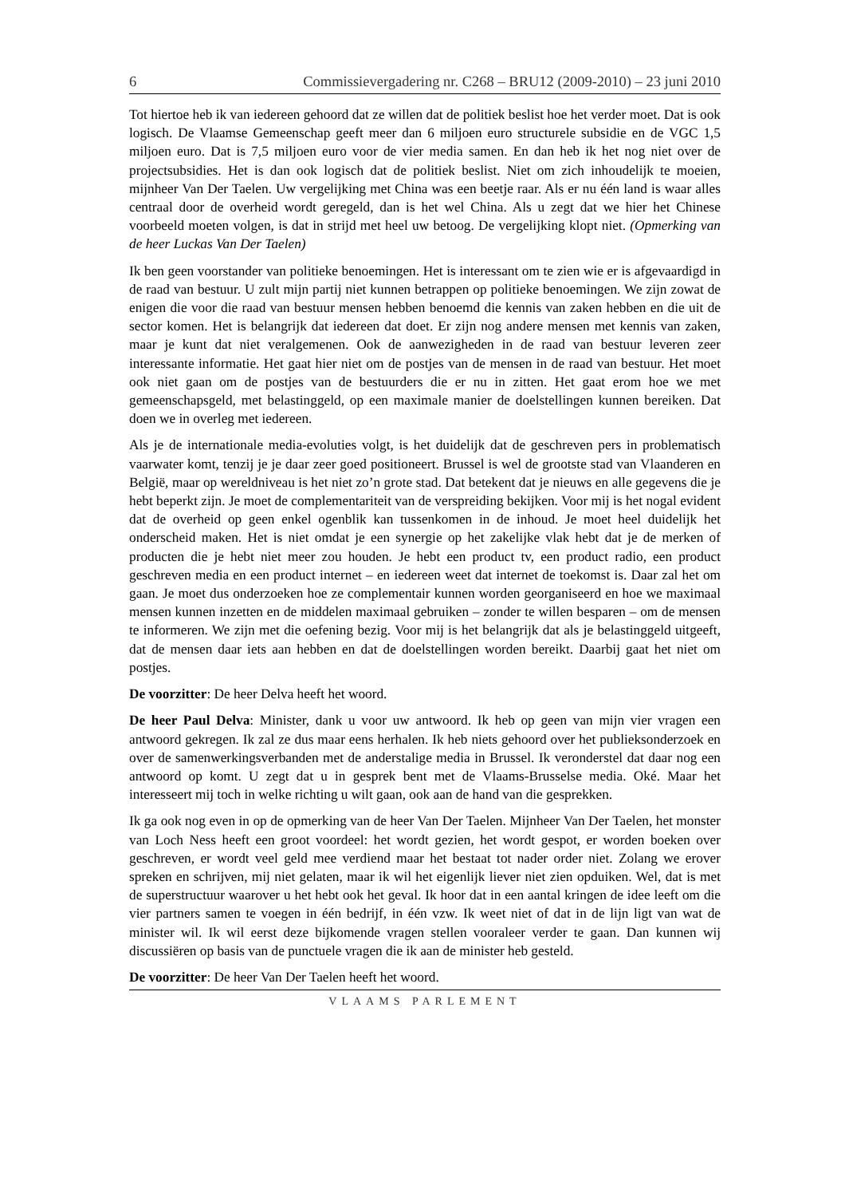6 Commissievergadering nr. C268 – BRU12 (2009-2010) – 23 juni 2010
Tot hiertoe heb ik van iedereen gehoord dat ze willen dat de politiek beslist hoe het verder moet. Dat is ook logisch. De Vlaamse Gemeenschap geeft meer dan 6 miljoen euro structurele subsidie en de VGC 1,5 miljoen euro. Dat is 7,5 miljoen euro voor de vier media samen. En dan heb ik het nog niet over de projectsubsidies. Het is dan ook logisch dat de politiek beslist. Niet om zich inhoudelijk te moeien, mijnheer Van Der Taelen. Uw vergelijking met China was een beetje raar. Als er nu één land is waar alles centraal door de overheid wordt geregeld, dan is het wel China. Als u zegt dat we hier het Chinese voorbeeld moeten volgen, is dat in strijd met heel uw betoog. De vergelijking klopt niet. (Opmerking van de heer Luckas Van Der Taelen)
Ik ben geen voorstander van politieke benoemingen. Het is interessant om te zien wie er is afgevaardigd in de raad van bestuur. U zult mijn partij niet kunnen betrappen op politieke benoemingen. We zijn zowat de enigen die voor die raad van bestuur mensen hebben benoemd die kennis van zaken hebben en die uit de sector komen. Het is belangrijk dat iedereen dat doet. Er zijn nog andere mensen met kennis van zaken, maar je kunt dat niet veralgemenen. Ook de aanwezigheden in de raad van bestuur leveren zeer interessante informatie. Het gaat hier niet om de postjes van de mensen in de raad van bestuur. Het moet ook niet gaan om de postjes van de bestuurders die er nu in zitten. Het gaat erom hoe we met gemeenschapsgeld, met belastinggeld, op een maximale manier de doelstellingen kunnen bereiken. Dat doen we in overleg met iedereen.
Als je de internationale media-evoluties volgt, is het duidelijk dat de geschreven pers in problematisch vaarwater komt, tenzij je je daar zeer goed positioneert. Brussel is wel de grootste stad van Vlaanderen en België, maar op wereldniveau is het niet zo’n grote stad. Dat betekent dat je nieuws en alle gegevens die je hebt beperkt zijn. Je moet de complementariteit van de verspreiding bekijken. Voor mij is het nogal evident dat de overheid op geen enkel ogenblik kan tussenkomen in de inhoud. Je moet heel duidelijk het onderscheid maken. Het is niet omdat je een synergie op het zakelijke vlak hebt dat je de merken of producten die je hebt niet meer zou houden. Je hebt een product tv, een product radio, een product geschreven media en een product internet – en iedereen weet dat internet de toekomst is. Daar zal het om gaan. Je moet dus onderzoeken hoe ze complementair kunnen worden georganiseerd en hoe we maximaal mensen kunnen inzetten en de middelen maximaal gebruiken – zonder te willen besparen – om de mensen te informeren. We zijn met die oefening bezig. Voor mij is het belangrijk dat als je belastinggeld uitgeeft, dat de mensen daar iets aan hebben en dat de doelstellingen worden bereikt. Daarbij gaat het niet om postjes.
De voorzitter: De heer Delva heeft het woord.
De heer Paul Delva: Minister, dank u voor uw antwoord. Ik heb op geen van mijn vier vragen een antwoord gekregen. Ik zal ze dus maar eens herhalen. Ik heb niets gehoord over het publieksonderzoek en over de samenwerkingsverbanden met de anderstalige media in Brussel. Ik veronderstel dat daar nog een antwoord op komt. U zegt dat u in gesprek bent met de Vlaams-Brusselse media. Oké. Maar het interesseert mij toch in welke richting u wilt gaan, ook aan de hand van die gesprekken.
Ik ga ook nog even in op de opmerking van de heer Van Der Taelen. Mijnheer Van Der Taelen, het monster van Loch Ness heeft een groot voordeel: het wordt gezien, het wordt gespot, er worden boeken over geschreven, er wordt veel geld mee verdiend maar het bestaat tot nader order niet. Zolang we erover spreken en schrijven, mij niet gelaten, maar ik wil het eigenlijk liever niet zien opduiken. Wel, dat is met de superstructuur waarover u het hebt ook het geval. Ik hoor dat in een aantal kringen de idee leeft om die vier partners samen te voegen in één bedrijf, in één vzw. Ik weet niet of dat in de lijn ligt van wat de minister wil. Ik wil eerst deze bijkomende vragen stellen vooraleer verder te gaan. Dan kunnen wij discussiëren op basis van de punctuele vragen die ik aan de minister heb gesteld.
De voorzitter: De heer Van Der Taelen heeft het woord.
VLAAMS PARLEMENT